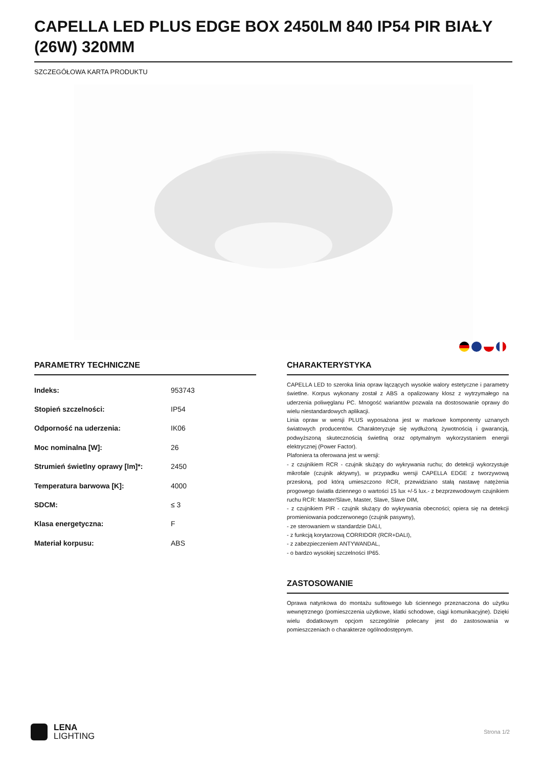CAPELLA LED PLUS EDGE BOX 2450LM 840 IP54 PIR BIAŁY (26W) 320MM
SZCZEGÓŁOWA KARTA PRODUKTU
PARAMETRY TECHNICZNE
| Indeks: | 953743 |
| Stopień szczelności: | IP54 |
| Odporność na uderzenia: | IK06 |
| Moc nominalna [W]: | 26 |
| Strumień świetlny oprawy [lm]*: | 2450 |
| Temperatura barwowa [K]: | 4000 |
| SDCM: | ≤ 3 |
| Klasa energetyczna: | F |
| Materiał korpusu: | ABS |
CHARAKTERYSTYKA
CAPELLA LED to szeroka linia opraw łączących wysokie walory estetyczne i parametry świetlne. Korpus wykonany został z ABS a opalizowany klosz z wytrzymałego na uderzenia poliwęglanu PC. Mnogość wariantów pozwala na dostosowanie oprawy do wielu niestandardowych aplikacji.
Linia opraw w wersji PLUS wyposażona jest w markowe komponenty uznanych światowych producentów. Charakteryzuje się wydłużoną żywotnością i gwarancją, podwyższoną skutecznością świetlną oraz optymalnym wykorzystaniem energii elektrycznej (Power Factor).
Plafoniera ta oferowana jest w wersji:
- z czujnikiem RCR - czujnik służący do wykrywania ruchu; do detekcji wykorzystuje mikrofale (czujnik aktywny), w przypadku wersji CAPELLA EDGE z tworzywową przesłoną, pod którą umieszczono RCR, przewidziano stałą nastawę natężenia progowego światła dziennego o wartości 15 lux +/-5 lux.- z bezprzewodowym czujnikiem ruchu RCR: Master/Slave, Master, Slave, Slave DIM,
- z czujnikiem PIR - czujnik służący do wykrywania obecności; opiera się na detekcji promieniowania podczerwonego (czujnik pasywny),
- ze sterowaniem w standardzie DALI,
- z funkcją korytarzową CORRIDOR (RCR+DALI),
- z zabezpieczeniem ANTYWANDAL,
- o bardzo wysokiej szczelności IP65.
ZASTOSOWANIE
Oprawa natynkowa do montażu sufitowego lub ściennego przeznaczona do użytku wewnętrznego (pomieszczenia użytkowe, klatki schodowe, ciągi komunikacyjne). Dzięki wielu dodatkowym opcjom szczególnie polecany jest do zastosowania w pomieszczeniach o charakterze ogólnodostępnym.
LENA
LIGHTING
Strona 1/2